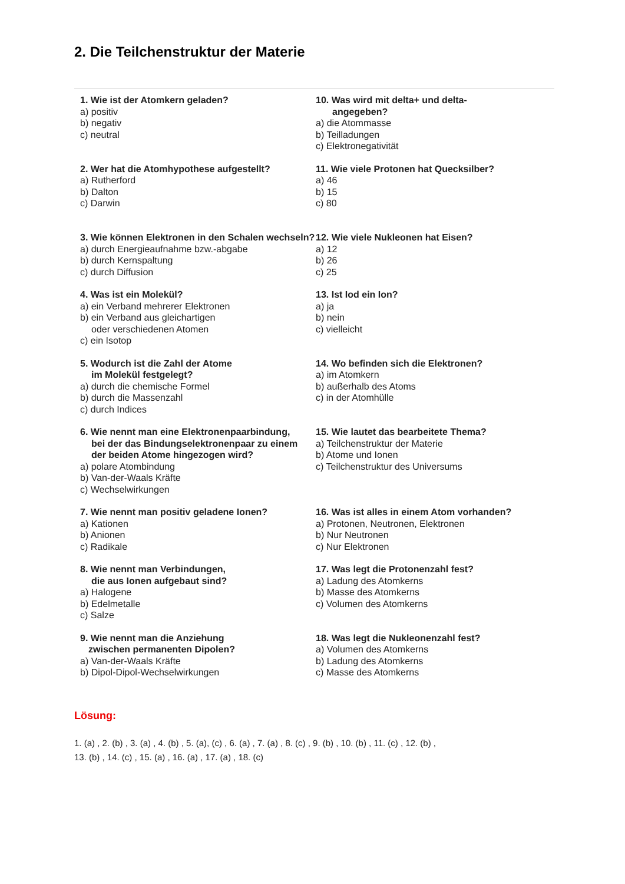2. Die Teilchenstruktur der Materie
1. Wie ist der Atomkern geladen?
a) positiv
b) negativ
c) neutral
2. Wer hat die Atomhypothese aufgestellt?
a) Rutherford
b) Dalton
c) Darwin
3. Wie können Elektronen in den Schalen wechseln?
a) durch Energieaufnahme bzw.-abgabe
b) durch Kernspaltung
c) durch Diffusion
4. Was ist ein Molekül?
a) ein Verband mehrerer Elektronen
b) ein Verband aus gleichartigen
oder verschiedenen Atomen
c) ein Isotop
5. Wodurch ist die Zahl der Atome
im Molekül festgelegt?
a) durch die chemische Formel
b) durch die Massenzahl
c) durch Indices
6. Wie nennt man eine Elektronenpaarbindung,
bei der das Bindungselektronenpaar zu einem
der beiden Atome hingezogen wird?
a) polare Atombindung
b) Van-der-Waals Kräfte
c) Wechselwirkungen
7. Wie nennt man positiv geladene Ionen?
a) Kationen
b) Anionen
c) Radikale
8. Wie nennt man Verbindungen,
die aus Ionen aufgebaut sind?
a) Halogene
b) Edelmetalle
c) Salze
9. Wie nennt man die Anziehung
zwischen permanenten Dipolen?
a) Van-der-Waals Kräfte
b) Dipol-Dipol-Wechselwirkungen
10. Was wird mit delta+ und delta-
angegeben?
a) die Atommasse
b) Teilladungen
c) Elektronegativität
11. Wie viele Protonen hat Quecksilber?
a) 46
b) 15
c) 80
12. Wie viele Nukleonen hat Eisen?
a) 12
b) 26
c) 25
13. Ist Iod ein Ion?
a) ja
b) nein
c) vielleicht
14. Wo befinden sich die Elektronen?
a) im Atomkern
b) außerhalb des Atoms
c) in der Atomhülle
15. Wie lautet das bearbeitete Thema?
a) Teilchenstruktur der Materie
b) Atome und Ionen
c) Teilchenstruktur des Universums
16. Was ist alles in einem Atom vorhanden?
a) Protonen, Neutronen, Elektronen
b) Nur Neutronen
c) Nur Elektronen
17. Was legt die Protonenzahl fest?
a) Ladung des Atomkerns
b) Masse des Atomkerns
c) Volumen des Atomkerns
18. Was legt die Nukleonenzahl fest?
a) Volumen des Atomkerns
b) Ladung des Atomkerns
c) Masse des Atomkerns
Lösung:
1. (a) , 2. (b) , 3. (a) , 4. (b) , 5. (a), (c) , 6. (a) , 7. (a) , 8. (c) , 9. (b) , 10. (b) , 11. (c) , 12. (b) ,
13. (b) , 14. (c) , 15. (a) , 16. (a) , 17. (a) , 18. (c)